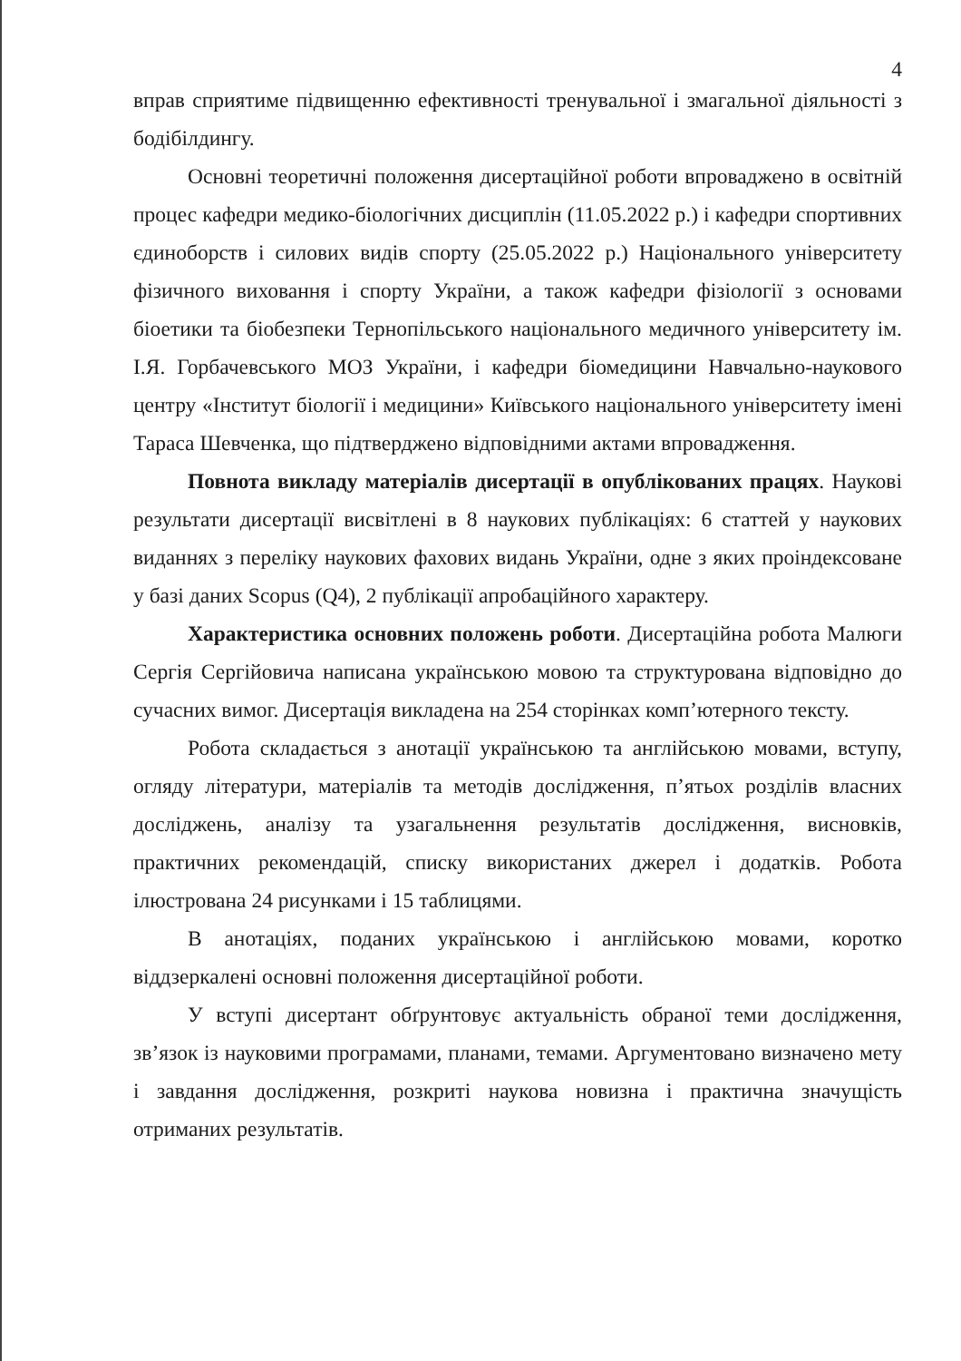4
вправ сприятиме підвищенню ефективності тренувальної і змагальної діяльності з бодібілдингу.
Основні теоретичні положення дисертаційної роботи впроваджено в освітній процес кафедри медико-біологічних дисциплін (11.05.2022 р.) і кафедри спортивних єдиноборств і силових видів спорту (25.05.2022 р.) Національного університету фізичного виховання і спорту України, а також кафедри фізіології з основами біоетики та біобезпеки Тернопільського національного медичного університету ім. І.Я. Горбачевського МОЗ України, і кафедри біомедицини Навчально-наукового центру «Інститут біології і медицини» Київського національного університету імені Тараса Шевченка, що підтверджено відповідними актами впровадження.
Повнота викладу матеріалів дисертації в опублікованих працях. Наукові результати дисертації висвітлені в 8 наукових публікаціях: 6 статтей у наукових виданнях з переліку наукових фахових видань України, одне з яких проіндексоване у базі даних Scopus (Q4), 2 публікації апробаційного характеру.
Характеристика основних положень роботи. Дисертаційна робота Малюги Сергія Сергійовича написана українською мовою та структурована відповідно до сучасних вимог. Дисертація викладена на 254 сторінках комп’ютерного тексту.
Робота складається з анотації українською та англійською мовами, вступу, огляду літератури, матеріалів та методів дослідження, п’ятьох розділів власних досліджень, аналізу та узагальнення результатів дослідження, висновків, практичних рекомендацій, списку використаних джерел і додатків. Робота ілюстрована 24 рисунками і 15 таблицями.
В анотаціях, поданих українською і англійською мовами, коротко віддзеркалені основні положення дисертаційної роботи.
У вступі дисертант обґрунтовує актуальність обраної теми дослідження, зв’язок із науковими програмами, планами, темами. Аргументовано визначено мету і завдання дослідження, розкриті наукова новизна і практична значущість отриманих результатів.